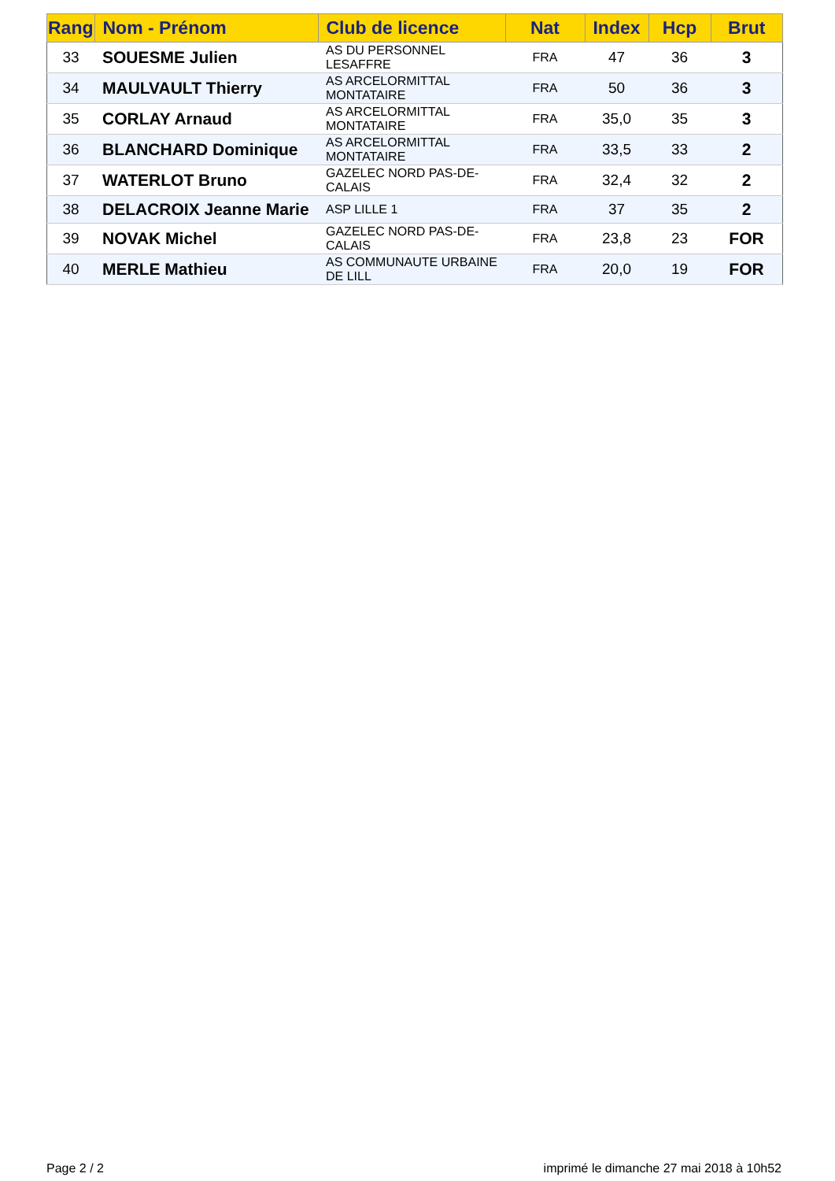| Rang | Nom - Prénom | Club de licence | Nat | Index | Hcp | Brut |
| --- | --- | --- | --- | --- | --- | --- |
| 33 | SOUESME Julien | AS DU PERSONNEL LESAFFRE | FRA | 47 | 36 | 3 |
| 34 | MAULVAULT Thierry | AS ARCELORMITTAL MONTATAIRE | FRA | 50 | 36 | 3 |
| 35 | CORLAY Arnaud | AS ARCELORMITTAL MONTATAIRE | FRA | 35,0 | 35 | 3 |
| 36 | BLANCHARD Dominique | AS ARCELORMITTAL MONTATAIRE | FRA | 33,5 | 33 | 2 |
| 37 | WATERLOT Bruno | GAZELEC NORD PAS-DE-CALAIS | FRA | 32,4 | 32 | 2 |
| 38 | DELACROIX Jeanne Marie | ASP LILLE 1 | FRA | 37 | 35 | 2 |
| 39 | NOVAK Michel | GAZELEC NORD PAS-DE-CALAIS | FRA | 23,8 | 23 | FOR |
| 40 | MERLE Mathieu | AS COMMUNAUTE URBAINE DE LILL | FRA | 20,0 | 19 | FOR |
Page 2 / 2
imprimé le dimanche 27 mai 2018 à 10h52